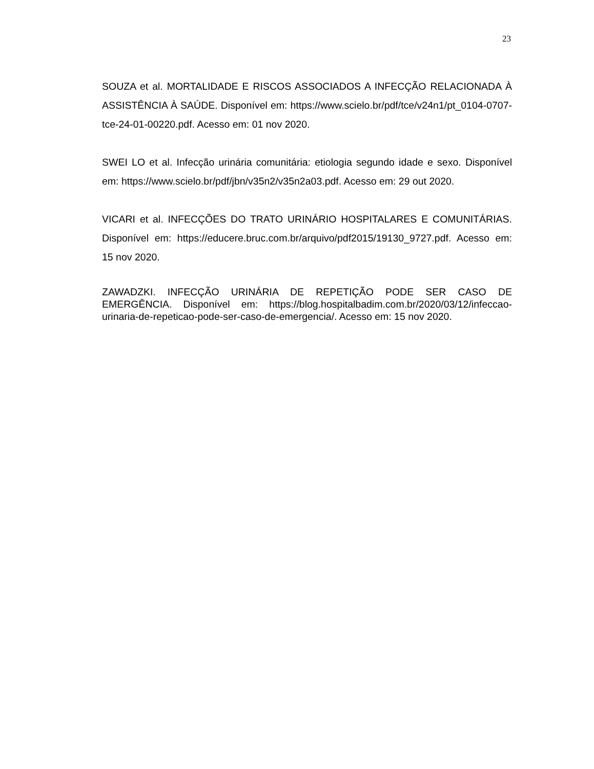23
SOUZA et al. MORTALIDADE E RISCOS ASSOCIADOS A INFECÇÃO RELACIONADA À ASSISTÊNCIA À SAÚDE. Disponível em: https://www.scielo.br/pdf/tce/v24n1/pt_0104-0707-tce-24-01-00220.pdf. Acesso em: 01 nov 2020.
SWEI LO et al. Infecção urinária comunitária: etiologia segundo idade e sexo. Disponível em: https://www.scielo.br/pdf/jbn/v35n2/v35n2a03.pdf. Acesso em: 29 out 2020.
VICARI et al. INFECÇÕES DO TRATO URINÁRIO HOSPITALARES E COMUNITÁRIAS. Disponível em: https://educere.bruc.com.br/arquivo/pdf2015/19130_9727.pdf. Acesso em: 15 nov 2020.
ZAWADZKI. INFECÇÃO URINÁRIA DE REPETIÇÃO PODE SER CASO DE EMERGÊNCIA. Disponível em: https://blog.hospitalbadim.com.br/2020/03/12/infeccao-urinaria-de-repeticao-pode-ser-caso-de-emergencia/. Acesso em: 15 nov 2020.